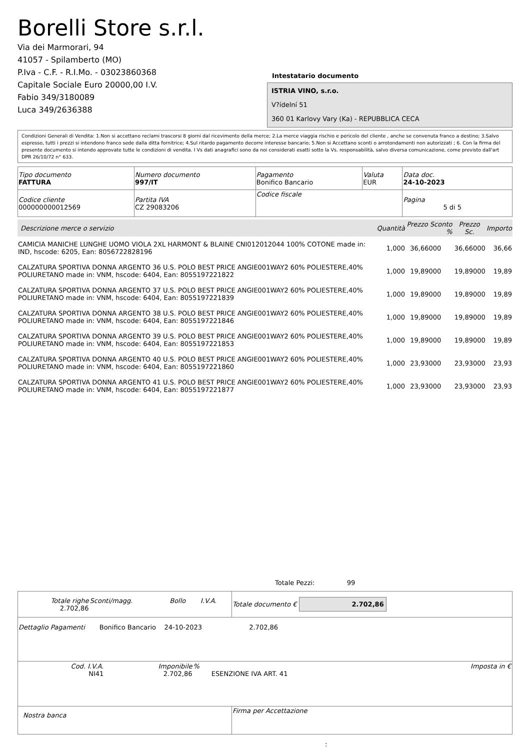Borelli Store s.r.l.
Via dei Marmorari, 94
41057 - Spilamberto (MO)
P.Iva - C.F. - R.I.Mo. - 03023860368
Capitale Sociale Euro 20000,00 I.V.
Fabio 349/3180089
Luca 349/2636388
Intestatario documento
ISTRIA VINO, s.r.o.
V?ídelní 51
360 01 Karlovy Vary (Ka) - REPUBBLICA CECA
Condizioni Generali di Vendita: 1.Non si accettano reclami trascorsi 8 giorni dal ricevimento della merce; 2.La merce viaggia rischio e pericolo del cliente , anche se convenuta franco a destino; 3.Salvo espresso, tutti i prezzi si intendono franco sede dalla ditta fornitrice; 4.Sul ritardo pagamento decorre interesse bancario; 5.Non si Accettano sconti o arrotondamenti non autorizzati ; 6. Con la firma del presente documento si intendo approvate tutte le condizioni di vendita. I Vs dati anagrafici sono da noi considerati esatti sotto la Vs. responsabilità, salvo diversa comunicazione, come previsto dall'art DPR 26/10/72 n° 633.
| Tipo documento FATTURA | Numero documento 997/IT | Pagamento Bonifico Bancario | Valuta EUR | Data doc. 24-10-2023 |
| Codice cliente 000000000012569 | Partita IVA CZ 29083206 | Codice fiscale | | Pagina 5 di 5 |
| Descrizione merce o servizio | Quantità | Prezzo Sconto % | Prezzo Sc. | Importo |
| --- | --- | --- | --- | --- |
| CAMICIA MANICHE LUNGHE UOMO VIOLA 2XL HARMONT & BLAINE CNI012012044 100% COTONE made in: IND, hscode: 6205, Ean: 8056722828196 | 1,000 | 36,66000 | 36,66000 | 36,66 |
| CALZATURA SPORTIVA DONNA ARGENTO 36 U.S. POLO BEST PRICE ANGIE001WAY2 60% POLIESTERE,40% POLIURETANO made in: VNM, hscode: 6404, Ean: 8055197221822 | 1,000 | 19,89000 | 19,89000 | 19,89 |
| CALZATURA SPORTIVA DONNA ARGENTO 37 U.S. POLO BEST PRICE ANGIE001WAY2 60% POLIESTERE,40% POLIURETANO made in: VNM, hscode: 6404, Ean: 8055197221839 | 1,000 | 19,89000 | 19,89000 | 19,89 |
| CALZATURA SPORTIVA DONNA ARGENTO 38 U.S. POLO BEST PRICE ANGIE001WAY2 60% POLIESTERE,40% POLIURETANO made in: VNM, hscode: 6404, Ean: 8055197221846 | 1,000 | 19,89000 | 19,89000 | 19,89 |
| CALZATURA SPORTIVA DONNA ARGENTO 39 U.S. POLO BEST PRICE ANGIE001WAY2 60% POLIESTERE,40% POLIURETANO made in: VNM, hscode: 6404, Ean: 8055197221853 | 1,000 | 19,89000 | 19,89000 | 19,89 |
| CALZATURA SPORTIVA DONNA ARGENTO 40 U.S. POLO BEST PRICE ANGIE001WAY2 60% POLIESTERE,40% POLIURETANO made in: VNM, hscode: 6404, Ean: 8055197221860 | 1,000 | 23,93000 | 23,93000 | 23,93 |
| CALZATURA SPORTIVA DONNA ARGENTO 41 U.S. POLO BEST PRICE ANGIE001WAY2 60% POLIESTERE,40% POLIURETANO made in: VNM, hscode: 6404, Ean: 8055197221877 | 1,000 | 23,93000 | 23,93000 | 23,93 |
Totale Pezzi: 99
| / Totale righe 2.702,86 / Sconti/magg. / Bollo / I.V.A. / | Totale documento € 2.702,86 |
| Dettaglio Pagamenti Bonifico Bancario 24-10-2023 2.702,86 | |
| / Cod. I.V.A. NI41 / Imponibile 2.702,86 / % / ESENZIONE IVA ART. 41 / Imposta in € / | |
| Nostra banca | Firma per Accettazione |
: